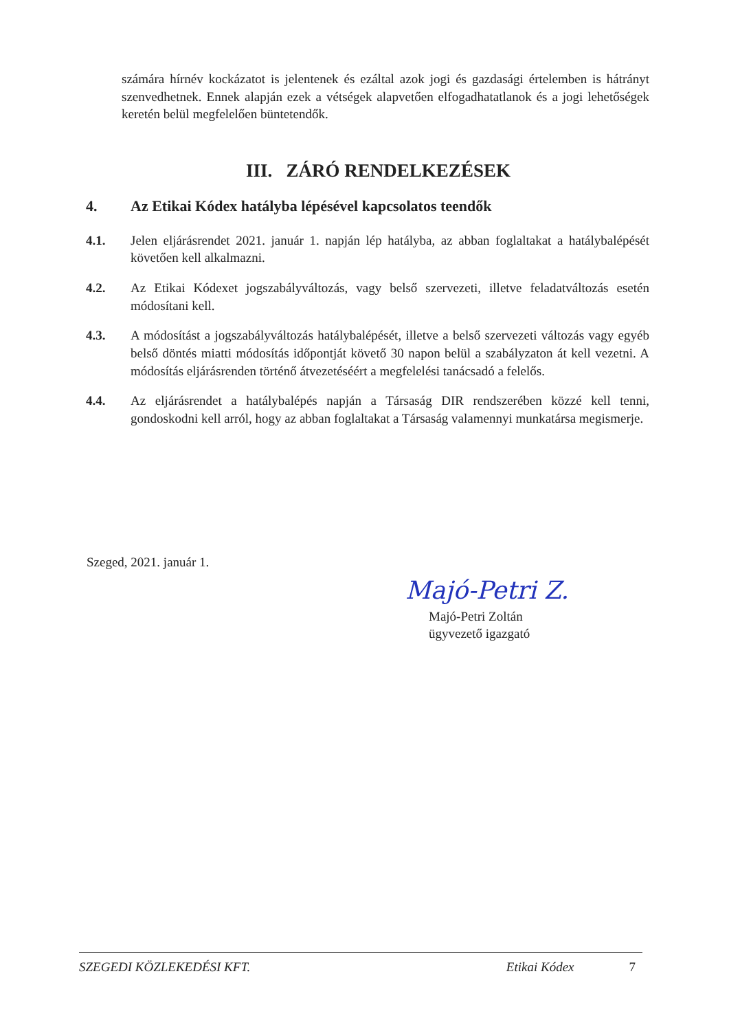számára hírnév kockázatot is jelentenek és ezáltal azok jogi és gazdasági értelemben is hátrányt szenvedhetnek. Ennek alapján ezek a vétségek alapvetően elfogadhatatlanok és a jogi lehetőségek keretén belül megfelelően büntetendők.
III. ZÁRÓ RENDELKEZÉSEK
4. Az Etikai Kódex hatályba lépésével kapcsolatos teendők
4.1. Jelen eljárásrendet 2021. január 1. napján lép hatályba, az abban foglaltakat a hatálybalépését követően kell alkalmazni.
4.2. Az Etikai Kódexet jogszabályváltozás, vagy belső szervezeti, illetve feladatváltozás esetén módosítani kell.
4.3. A módosítást a jogszabályváltozás hatálybalépését, illetve a belső szervezeti változás vagy egyéb belső döntés miatti módosítás időpontját követő 30 napon belül a szabályzaton át kell vezetni. A módosítás eljárásrenden történő átvezetéséért a megfelelési tanácsadó a felelős.
4.4. Az eljárásrendet a hatálybalépés napján a Társaság DIR rendszerében közzé kell tenni, gondoskodni kell arról, hogy az abban foglaltakat a Társaság valamennyi munkatársa megismerje.
Szeged, 2021. január 1.
Majó-Petri Z.
Majó-Petri Zoltán
ügyvezető igazgató
SZEGEDI KÖZLEKEDÉSI KFT. Etikai Kódex 7